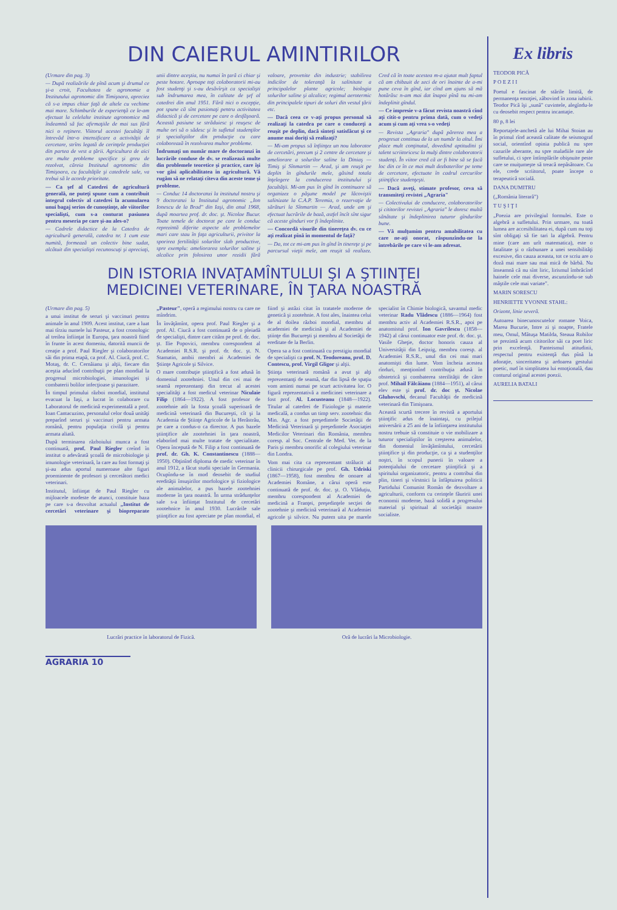DIN CAIERUL AMINTIRILOR
(Urmare din pag. 3)
— După realizările de pînă acum şi drumul ce şi-a croit, Facultatea de agronomie a Institutului agronomic din Timişoara, apreciez că s-a impus chiar faţă de altele cu vechime mai mare. Schimburile de experienţă ce le-am efectuat la celelalte institute agronomice mă îndeamnă să fac afirmaţiile de mai sus fără nici o reţinere. Viitorul acestei facultăţi îl întrevăd într-o intensificare a activităţii de cercetare, strîns legată de cerinţele producţiei din partea de vest a ţării. Agricultura de aici are multe probleme specifice şi greu de rezolvat, căreia Institutul agronomic din Timişoara, cu facultăţile şi catedrele sale, va trebui să le acorde prioritate.
— Ca şef al Catedrei de agricultură generală, ne puteţi spune cum a contribuit integrul colectiv al catedrei la acumularea unui bagaj serios de cunoştinţe, ale viitorilor specialişti, cum s-a conturat pasiunea pentru meseria pe care şi-au ales-o?
— Cadrele didactice de la Catedra de agricultură generală, catedra nr. 1 cum este numită, formează un colectiv bine sudat, alcătuit din specialişti recunoscuţi şi apreciaţi, unii dintre aceştia, nu numai în ţară ci chiar şi peste hotare. Aproape toţi colaboratorii mi-au fost studenţi şi s-au desăvîrşit ca specialişti sub îndrumarea mea, în calitate de şef al catedrei din anul 1951. Fără nici o excepţie, pot spune că sînt pasionaţi pentru activitatea didactică şi de cercetare pe care o desfăşoară. Această pasiune se străduiesc şi reuşesc de multe ori să o sădesc şi în sufletul studenţilor şi specialiştilor din producţie cu care colaborează în rezolvarea multor probleme.
Îndrumaţi un număr mare de doctoranzi în lucrările conduse de dv. se realizează multe din problemele teoretice şi practice, care îşi vor găsi aplicabilitatea în agricultură. Vă rugăm să ne relataţi cîteva din aceste teme şi probleme.
— Conduc 14 doctoranzi la institutul nostru şi 9 doctoranzi la Institutul agronomic „Ion Ionescu de la Brad" din Iaşi, din anul 1968, după moartea prof. dr. doc. şt. Nicolae Bucur. Toate temele de doctorat pe care le conduc reprezintă diferite aspecte ale problemelor mari care stau în faţa agriculturii, privitor la sporirea fertilităţii solurilor slab productive, spre exemplu: ameliorarea solurilor saline şi alcalice prin folosirea unor rezidii fără valoare, provenite din industrie; stabilirea indicilor de toleranţă la salinitate a principalelor plante agricole; biologia solurilor saline şi alcalice; regimul aerotermic din principalele tipuri de soluri din vestul ţării etc.
— Dacă ceea ce v-aţi propus personal să realizaţi la catedra pe care o conduceţi a reuşit pe deplin, dacă sînteţi satisfăcut şi ce anume mai doriţi să realizaţi?
— Mi-am propus să înfiinţez un nou laborator de cercetări, precum şi 2 centre de cercetare şi ameliorare a solurilor saline la Diniaş — Timiş şi Sînmartin — Arad, şi am reuşit pe deplin în gîndurile mele, găsind totala înţelegere la conducerea institutului şi facultăţii. Mi-am pus în gînd în continuare să organizez o păşune model pe lăcoviştii salinizate la C.A.P. Teremia, o rezervaţie de sărături la Sînmartin — Arad, unde am şi efectuat lucrările de bază, astfel încît sînt sigur că aceste gînduri vor fi îndeplinite.
— Concordă visurile din tinereţea dv. cu ce aţi realizat pînă în momentul de faţă?
— Da, tot ce mi-am pus în gînd în tinereţe şi pe parcursul vieţii mele, am reuşit să realizez. Cred că în toate acestea m-a ajutat mult faptul că am chibzuit de zeci de ori înainte de a-mi pune ceva în gînd, iar cînd am ajuns să mă hotărăsc n-am mai dat înapoi pînă nu mi-am îndeplinit gîndul.
— Ce impresie v-a făcut revista noastră cînd aţi citit-o pentru prima dată, cum o vedeţi acum şi cum aţi vrea s-o vedeţi
— Revista „Agraria" după părerea mea a progresat continuu de la un număr la altul. Îmi place mult conţinutul, dovedind aptitudini şi talent scriitoricesc la mulţi dintre colaboratorii studenţi. În viitor cred că ar fi bine să se facă loc din ce în ce mai mult dezbaterilor pe teme de cercetare, efectuate în cadrul cercurilor ştiinţifice studenţeşti.
— Dacă aveţi, stimate profesor, ceva să transmiteţi revistei „Agraria"
— Colectivului de conducere, colaboratorilor şi cititorilor revistei „Agraria" le doresc multă sănătate şi îndeplinirea tuturor gîndurilor bune.
— Vă mulţumim pentru amabilitatea cu care ne-aţi onorat, răspunzîndu-ne la întrebările pe care vi le-am adresat.
DIN ISTORIA INVAŢAMÎNTULUI ŞI A ŞTIINŢEI
MEDICINEI VETERINARE, ÎN ŢARA NOASTRĂ
(Urmare din pag. 5)
a unui institut de seruri şi vaccinuri pentru animale în anul 1909. Acest institut, care a luat mai tîrziu numele lui Pasteur, a fost cronologic al treilea înfiinţat în Europa, ţara noastră fiind în frunte în acest domeniu, datorită muncii de creaţie a prof. Paul Riegler şi colaboratorilor săi din prima etapă, ca prof. Al. Ciucă, prof. C. Motaş, dr. C. Cernăianu şi alţii, fiecare din aceştia aducînd contribuţii pe plan mondial la progresul microbiologiei, imunologiei şi combaterii bolilor infecţioase şi parazitare.
În timpul primului război mondial, institutul evacuat la Iaşi, a lucrat în colaborare cu Laboratorul de medicină experimentală a prof. Ioan Cantacuzino, personalul celor două unităţi preparînd seruri şi vaccinuri pentru armata română, pentru populaţia civilă şi pentru armata aliată.
După terminarea războiului munca a fost continuată, prof. Paul Riegler creînd în institut o adevărată şcoală de microbiologie şi imunologie veterinară, la care au fost formaţi şi şi-au adus aportul numeroase alte figuri proeminente de profesori şi cercetători medici veterinari.
Institutul, înfiinţat de Paul Riegler cu mijloacele modeste de atunci, constituie baza pe care s-a dezvoltat actualul „Institut de cercetări veterinare şi biopreparate „Pasteur", operă a regimului nostru cu care ne mîndrim.
În învăţămînt, opera prof. Paul Riegler şi a prof. Al. Ciucă a fost continuată de o pleiadă de specialişti, dintre care cităm pe prof. dr. doc. şt. Ilie Popovici, membru corespondent al Academiei R.S.R. şi prof. dr. doc. şt. N. Stamatin, ambii membri ai Academiei de Ştiinţe Agricole şi Silvice.
O mare contribuţie ştiinţifică a fost adusă în domeniul zootehniei. Unul din cei mai de seamă reprezentanţi din trecut al acestei specialităţi a fost medicul veterinar Niculaie Filip (1864—1922). A fost profesor de zootehnie atît la fosta şcoală superioară de medicină veterinară din Bucureşti, cît şi la Academia de Ştiinţe Agricole de la Herăstrău, pe care a condus-o ca director. A pus bazele ştiinţifice ale zootehniei în ţara noastră, elaborînd mai multe tratate de specialitate. Opera începută de N. Filip a fost continuată de prof. dr. Gh. K. Constantinescu (1888—1950). Obţinînd diploma de medic veterinar în anul 1912, a făcut studii speciale în Germania. Ocupîndu-se în mod deosebit de studiul eredităţii însuşirilor morfologice şi fiziologice ale animalelor, a pus bazele zootehniei moderne în ţara noastră. În urma strădunţelor sale s-a înfiinţat Institutul de cercetări zootehnice în anul 1930. Lucrările sale ştiinţifice au fost apreciate pe plan mondial, el fiind şi astăzi citat în tratatele moderne de genetică şi zootehnie. A fost ales, înaintea celui de al doilea război mondial, membru al academiei de medicină şi al Academiei de ştiinţe din Bucureşti şi membru al Societăţii de ereditate de la Berlin.
Opera sa a fost continuată cu prestigiu mondial de specialişti ca prof. N. Teodoreanu, prof. D. Contescu, prof. Virgil Gligor şi alţii.
Ştiinţa veterinară română a avut şi alţi reprezentanţi de seamă, dar din lipsă de spaţiu vom aminti numai pe scurt activitatea lor. O figură reprezentativă a medicinei veterinare a fost prof. Al. Locusteanu (1848—1922). Titular al catedrei de Fiziologie şi materie medicală, a condus un timp serv. zootehnic din Min. Agr. a fost preşedintele Societăţii de Medicină Veterinară şi preşedintele Asociaţiei Medicilor Veterinari din România, membru coresp. al Soc. Centrale de Med. Vet. de la Paris şi membru onorific al colegiului veterinar din Londra.
Vom mai cita ca reprezentant strălucit al clinicii chirurgicale pe prof. Gh. Udriski (1867—1958), fost membru de onoare al Academiei Române, a cărui operă este continuată de prof. dr. doc. şt. O. Vlăduţiu, membru corespondent al Academiei de medicină a Franţei, preşedinţele secţiei de zootehnie şi medicină veterinară al Academiei agricole şi silvice. Nu putem uita pe marele specialist în Chimie biologică, savantul medic veterinar Radu Vlădescu (1886—1964) fost membru activ al Academiei R.S.R., apoi pe anatomistul prof. Ion Gavrilescu (1858—1942) al cărui continuator este prof. dr. doc. şt. Vasile Gheţie, doctor honoris cauza al Universităţii din Leipzig, membru coresp. al Academiei R.S.R., unul din cei mai mari anatomişti din lume. Vom încheia acestea rînduri, menţionînd contribuţia adusă în obstetrică şi combaterea sterilităţii de către prof. Mihail Fălcăianu (1884—1951), al cărui elev este şi prof. dr. doc şt. Nicolae Gluhovschi, decanul Facultăţii de medicină veterinară din Timişoara.
Această scurtă trecere în revistă a aportului ştiinţific adus de înaintaşi, cu prilejul aniversării a 25 ani de la înfiinţarea institutului nostru trebuie să constituie o vie mobilizare a tuturor specialiştilor în creşterea animalelor, din domeniul învăţămîntului, cercetării ştiinţifice şi din producţie, ca şi a studenţilor noştri, în scopul punerii în valoare a potenţialului de cercetare ştiinţifică şi a spiritului organizatoric, pentru a contribui din plin, tineri şi vîrstnici la înfăptuirea politicii Partidului Comunist Român de dezvoltare a agriculturii, conform cu cerinţele făuririi unei economii moderne, bază solidă a progresului material şi spiritual al societăţii noastre socialiste.
Lucrări practice în laboratorul de Fizică.
Oră de lucrări la Microbiologie.
AGRARIA 10
Ex libris
TEODOR PICĂ
P O E Z I I
Poetul e fascinat de stările limită, de permanenţa emoţiei, zăbovind în zona iubirii. Teodor Pică îşi „sună" cuvintele, alegîndu-le cu deosebit respect pentru incantaţie.
80 p, 8 lei
Reportajele-anchetă ale lui Mihai Stoian au în primul rînd această calitate de seismograf social, orientînd opinia publică nu spre cazurile aberante, nu spre maladiile rare ale sufletului, ci spre întîmplările obişnuite peste care se muiţumeşte să treacă nepăsătoare. Cu ele, crede scriitorul, poate începe o terapeutică socială.
DANA DUMITRU
(„România literară")
T U Ş I Ţ I
„Poezia are privilegiul formulei. Este o algebră a sufletului. Prin urmare, nu toată lumea are accesibilitatea ei, după cum nu toţi sînt obligaţi să fie tari la algebră. Pentru mine (care am urît matematica), este o fatalitate şi o răzbunare a unei sensibilităţi excesive, din cauza aceasta, tot ce scriu are o doză mai mare sau mai mică de bărbă. Nu înseamnă că nu sînt liric, lirismul îmbrăcînd hainele cele mai diverse, ascunzîndu-se sub măştile cele mai variate".
MARIN SORESCU
HENRIETTE YVONNE STAHL:
Orizont, linie severă.
Autoarea binecunoscutelor romane Voica, Marea Bucurie, Intre zi şi noapte, Fratele meu, Omul, Mătuşa Matilda, Steaua Robilor se prezintă acum cititorilor săi ca poet liric prin excelenţă. Panteismul atitudinii, respectul pentru existenţă dus pînă la adoraţie, sinceritatea şi ardoarea gestului poetic, nud în simplitatea lui emoţională, dau conturul original acestei poezii.
AURELIA BATALI